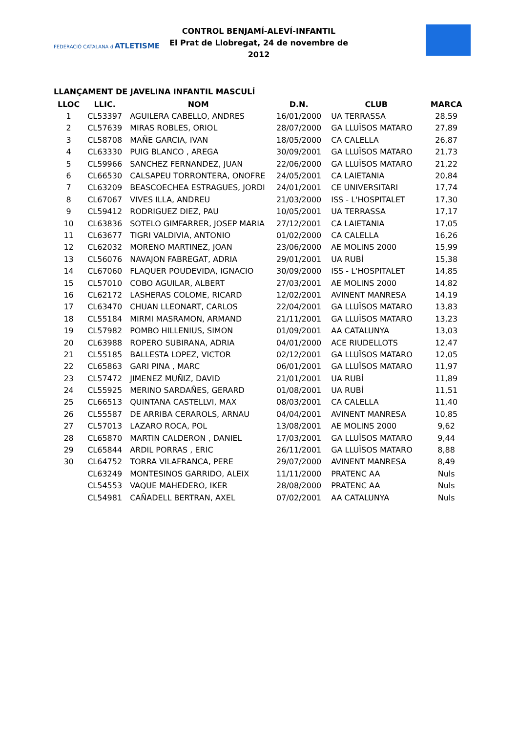FEDERACIÓ CATALANA d'ATLETISME
CONTROL BENJAMÍ-ALEVÍ-INFANTIL
El Prat de Llobregat, 24 de novembre de 2012
LLANÇAMENT DE JAVELINA INFANTIL MASCULÍ
| LLOC | LLIC. | NOM | D.N. | CLUB | MARCA |
| --- | --- | --- | --- | --- | --- |
| 1 | CL53397 | AGUILERA CABELLO, ANDRES | 16/01/2000 | UA TERRASSA | 28,59 |
| 2 | CL57639 | MIRAS ROBLES, ORIOL | 28/07/2000 | GA LLUÏSOS MATARO | 27,89 |
| 3 | CL58708 | MAÑE GARCIA, IVAN | 18/05/2000 | CA CALELLA | 26,87 |
| 4 | CL63330 | PUIG BLANCO , AREGA | 30/09/2001 | GA LLUÏSOS MATARO | 21,73 |
| 5 | CL59966 | SANCHEZ FERNANDEZ, JUAN | 22/06/2000 | GA LLUÏSOS MATARO | 21,22 |
| 6 | CL66530 | CALSAPEU TORRONTERA, ONOFRE | 24/05/2001 | CA LAIETANIA | 20,84 |
| 7 | CL63209 | BEASCOECHEA ESTRAGUES, JORDI | 24/01/2001 | CE UNIVERSITARI | 17,74 |
| 8 | CL67067 | VIVES ILLA, ANDREU | 21/03/2000 | ISS - L'HOSPITALET | 17,30 |
| 9 | CL59412 | RODRIGUEZ DIEZ, PAU | 10/05/2001 | UA TERRASSA | 17,17 |
| 10 | CL63836 | SOTELO GIMFARRER, JOSEP MARIA | 27/12/2001 | CA LAIETANIA | 17,05 |
| 11 | CL63677 | TIGRI VALDIVIA, ANTONIO | 01/02/2000 | CA CALELLA | 16,26 |
| 12 | CL62032 | MORENO MARTINEZ, JOAN | 23/06/2000 | AE MOLINS 2000 | 15,99 |
| 13 | CL56076 | NAVAJON FABREGAT, ADRIA | 29/01/2001 | UA RUBÍ | 15,38 |
| 14 | CL67060 | FLAQUER POUDEVIDA, IGNACIO | 30/09/2000 | ISS - L'HOSPITALET | 14,85 |
| 15 | CL57010 | COBO AGUILAR, ALBERT | 27/03/2001 | AE MOLINS 2000 | 14,82 |
| 16 | CL62172 | LASHERAS COLOME, RICARD | 12/02/2001 | AVINENT MANRESA | 14,19 |
| 17 | CL63470 | CHUAN LLEONART, CARLOS | 22/04/2001 | GA LLUÏSOS MATARO | 13,83 |
| 18 | CL55184 | MIRMI MASRAMON, ARMAND | 21/11/2001 | GA LLUÏSOS MATARO | 13,23 |
| 19 | CL57982 | POMBO HILLENIUS, SIMON | 01/09/2001 | AA CATALUNYA | 13,03 |
| 20 | CL63988 | ROPERO SUBIRANA, ADRIA | 04/01/2000 | ACE RIUDELLOTS | 12,47 |
| 21 | CL55185 | BALLESTA LOPEZ, VICTOR | 02/12/2001 | GA LLUÏSOS MATARO | 12,05 |
| 22 | CL65863 | GARI PINA , MARC | 06/01/2001 | GA LLUÏSOS MATARO | 11,97 |
| 23 | CL57472 | JIMENEZ MUÑIZ, DAVID | 21/01/2001 | UA RUBÍ | 11,89 |
| 24 | CL55925 | MERINO SARDAÑES, GERARD | 01/08/2001 | UA RUBÍ | 11,51 |
| 25 | CL66513 | QUINTANA CASTELLVI, MAX | 08/03/2001 | CA CALELLA | 11,40 |
| 26 | CL55587 | DE ARRIBA CERAROLS, ARNAU | 04/04/2001 | AVINENT MANRESA | 10,85 |
| 27 | CL57013 | LAZARO ROCA, POL | 13/08/2001 | AE MOLINS 2000 | 9,62 |
| 28 | CL65870 | MARTIN CALDERON , DANIEL | 17/03/2001 | GA LLUÏSOS MATARO | 9,44 |
| 29 | CL65844 | ARDIL PORRAS , ERIC | 26/11/2001 | GA LLUÏSOS MATARO | 8,88 |
| 30 | CL64752 | TORRA VILAFRANCA, PERE | 29/07/2000 | AVINENT MANRESA | 8,49 |
| | CL63249 | MONTESINOS GARRIDO, ALEIX | 11/11/2000 | PRATENC AA | Nuls |
| | CL54553 | VAQUE MAHEDERO, IKER | 28/08/2000 | PRATENC AA | Nuls |
| | CL54981 | CAÑADELL BERTRAN, AXEL | 07/02/2001 | AA CATALUNYA | Nuls |